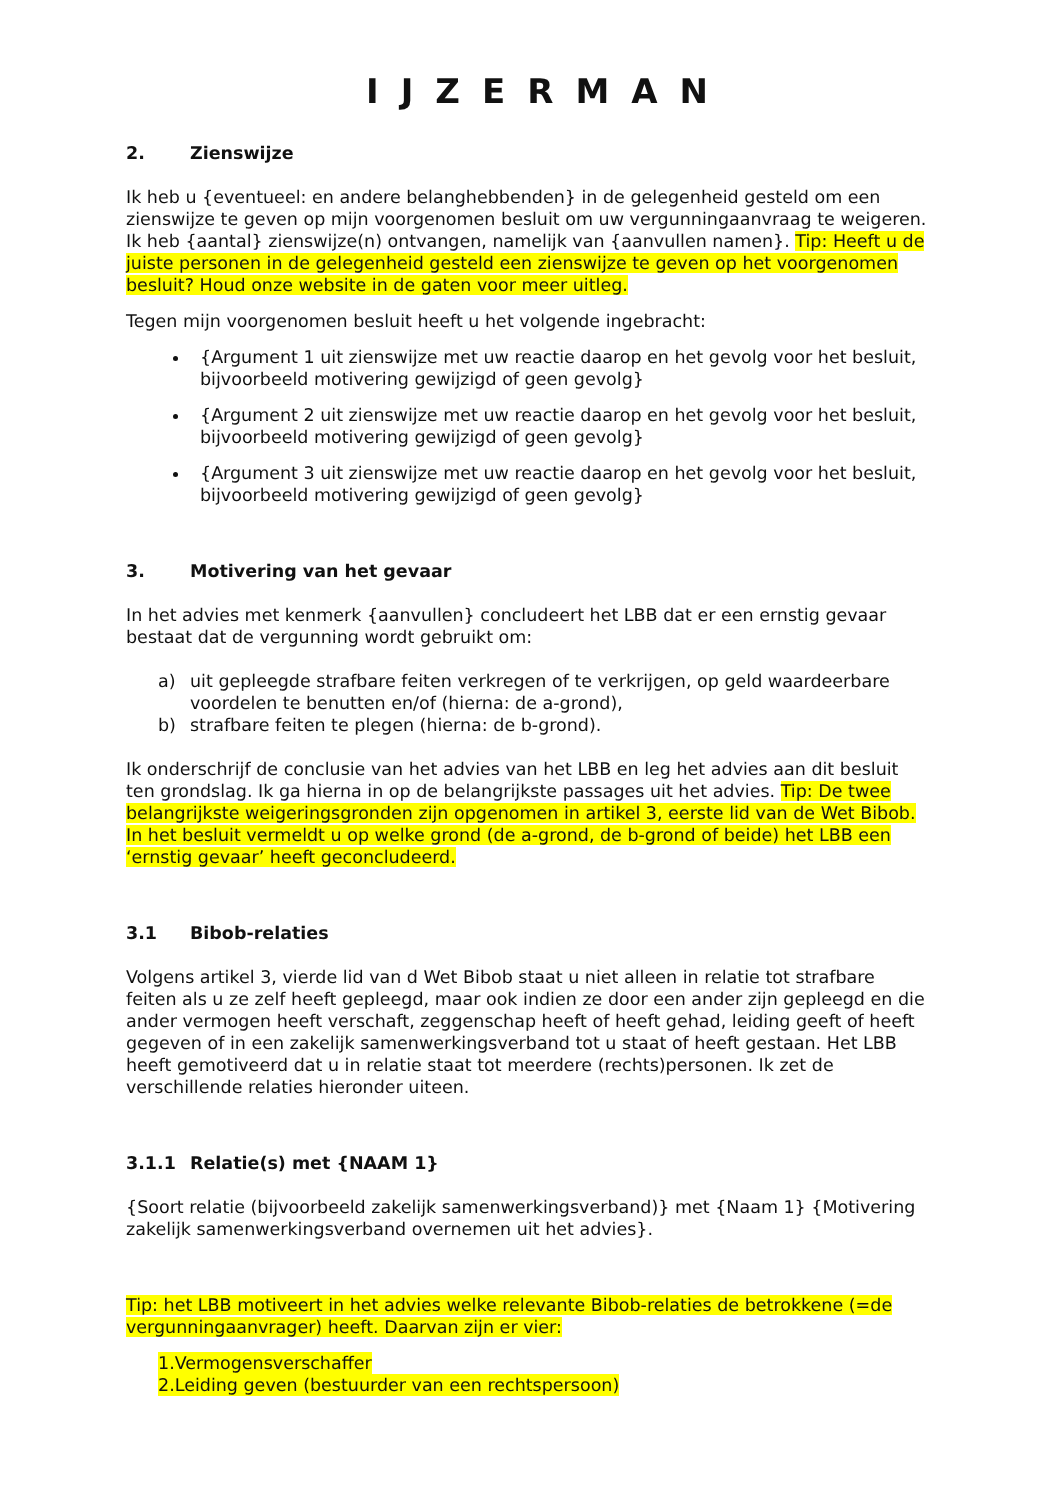IJZERMAN
2. Zienswijze
Ik heb u {eventueel: en andere belanghebbenden} in de gelegenheid gesteld om een zienswijze te geven op mijn voorgenomen besluit om uw vergunningaanvraag te weigeren. Ik heb {aantal} zienswijze(n) ontvangen, namelijk van {aanvullen namen}. Tip: Heeft u de juiste personen in de gelegenheid gesteld een zienswijze te geven op het voorgenomen besluit? Houd onze website in de gaten voor meer uitleg.
Tegen mijn voorgenomen besluit heeft u het volgende ingebracht:
{Argument 1 uit zienswijze met uw reactie daarop en het gevolg voor het besluit, bijvoorbeeld motivering gewijzigd of geen gevolg}
{Argument 2 uit zienswijze met uw reactie daarop en het gevolg voor het besluit, bijvoorbeeld motivering gewijzigd of geen gevolg}
{Argument 3 uit zienswijze met uw reactie daarop en het gevolg voor het besluit, bijvoorbeeld motivering gewijzigd of geen gevolg}
3. Motivering van het gevaar
In het advies met kenmerk {aanvullen} concludeert het LBB dat er een ernstig gevaar bestaat dat de vergunning wordt gebruikt om:
a) uit gepleegde strafbare feiten verkregen of te verkrijgen, op geld waardeerbare voordelen te benutten en/of (hierna: de a-grond),
b) strafbare feiten te plegen (hierna: de b-grond).
Ik onderschrijf de conclusie van het advies van het LBB en leg het advies aan dit besluit ten grondslag. Ik ga hierna in op de belangrijkste passages uit het advies. Tip: De twee belangrijkste weigeringsgronden zijn opgenomen in artikel 3, eerste lid van de Wet Bibob. In het besluit vermeldt u op welke grond (de a-grond, de b-grond of beide) het LBB een ‘ernstig gevaar’ heeft geconcludeerd.
3.1 Bibob-relaties
Volgens artikel 3, vierde lid van d Wet Bibob staat u niet alleen in relatie tot strafbare feiten als u ze zelf heeft gepleegd, maar ook indien ze door een ander zijn gepleegd en die ander vermogen heeft verschaft, zeggenschap heeft of heeft gehad, leiding geeft of heeft gegeven of in een zakelijk samenwerkingsverband tot u staat of heeft gestaan. Het LBB heeft gemotiveerd dat u in relatie staat tot meerdere (rechts)personen. Ik zet de verschillende relaties hieronder uiteen.
3.1.1 Relatie(s) met {NAAM 1}
{Soort relatie (bijvoorbeeld zakelijk samenwerkingsverband)} met {Naam 1} {Motivering zakelijk samenwerkingsverband overnemen uit het advies}.
Tip: het LBB motiveert in het advies welke relevante Bibob-relaties de betrokkene (=de vergunningaanvrager) heeft. Daarvan zijn er vier:
1. Vermogensverschaffer
2. Leiding geven (bestuurder van een rechtspersoon)